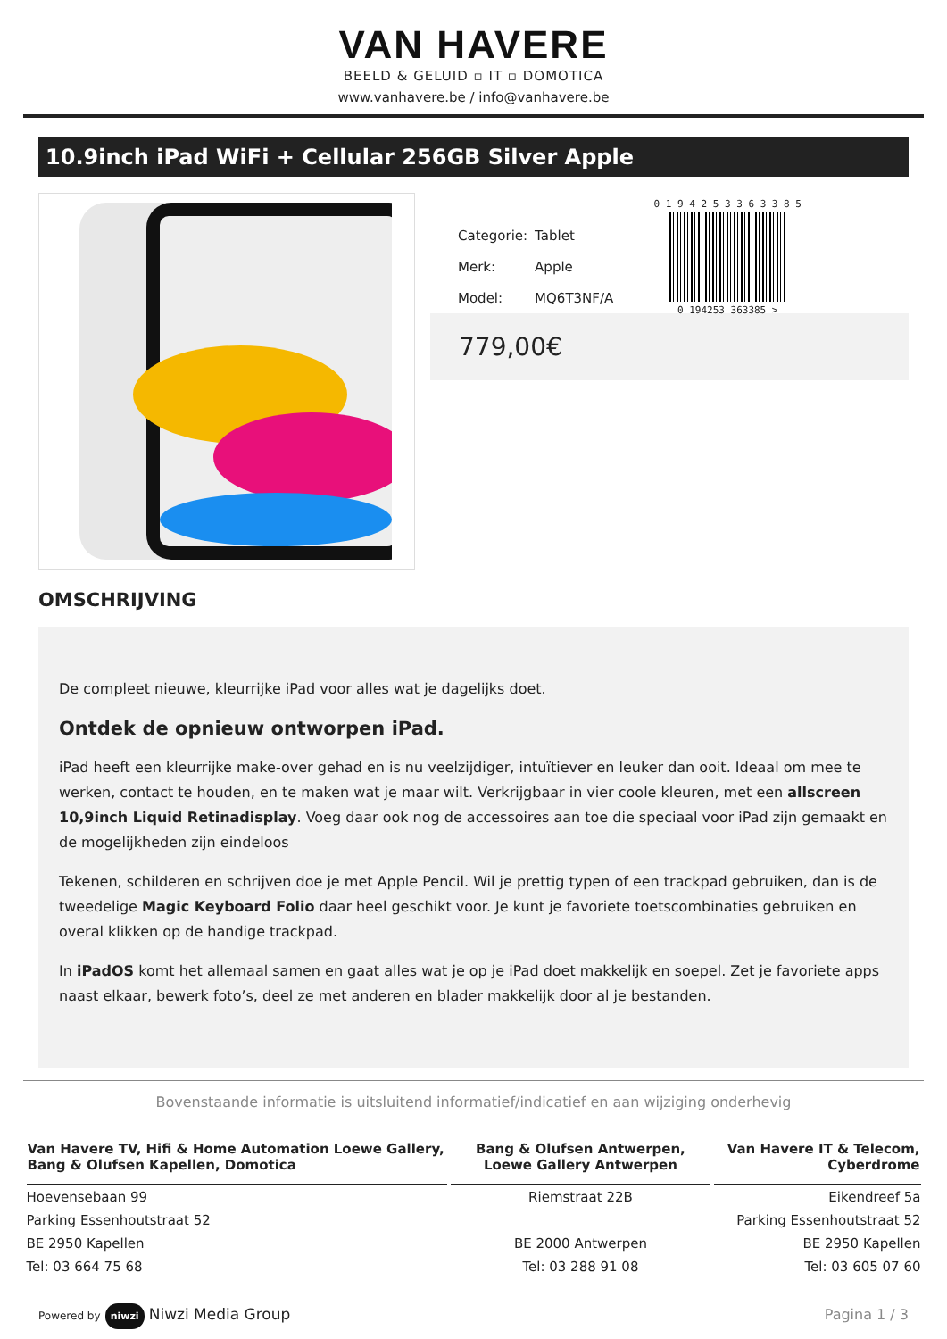VAN HAVERE
BEELD & GELUID ▫ IT ▫ DOMOTICA
www.vanhavere.be / info@vanhavere.be
10.9inch iPad WiFi + Cellular 256GB Silver Apple
| Categorie: | Tablet |
| Merk: | Apple |
| Model: | MQ6T3NF/A |
0 1 9 4 2 5 3 3 6 3 3 8 5
0 194253 363385 >
779,00€
OMSCHRIJVING
De compleet nieuwe, kleurrijke iPad voor alles wat je dagelijks doet.
Ontdek de opnieuw ontworpen iPad.
iPad heeft een kleurrijke make-over gehad en is nu veelzijdiger, intuïtiever en leuker dan ooit. Ideaal om mee te werken, contact te houden, en te maken wat je maar wilt. Verkrijgbaar in vier coole kleuren, met een allscreen 10,9inch Liquid Retinadisplay. Voeg daar ook nog de accessoires aan toe die speciaal voor iPad zijn gemaakt en de mogelijkheden zijn eindeloos
Tekenen, schilderen en schrijven doe je met Apple Pencil. Wil je prettig typen of een trackpad gebruiken, dan is de tweedelige Magic Keyboard Folio daar heel geschikt voor. Je kunt je favoriete toetscombinaties gebruiken en overal klikken op de handige trackpad.
In iPadOS komt het allemaal samen en gaat alles wat je op je iPad doet makkelijk en soepel. Zet je favoriete apps naast elkaar, bewerk foto’s, deel ze met anderen en blader makkelijk door al je bestanden.
Bovenstaande informatie is uitsluitend informatief/indicatief en aan wijziging onderhevig
| Van Havere TV, Hifi & Home Automation Loewe Gallery, Bang & Olufsen Kapellen, Domotica | Bang & Olufsen Antwerpen, Loewe Gallery Antwerpen | Van Havere IT & Telecom, Cyberdrome |
| --- | --- | --- |
| Hoevensebaan 99 | Riemstraat 22B | Eikendreef 5a |
| Parking Essenhoutstraat 52 | | Parking Essenhoutstraat 52 |
| BE 2950 Kapellen | BE 2000 Antwerpen | BE 2950 Kapellen |
| Tel: 03 664 75 68 | Tel: 03 288 91 08 | Tel: 03 605 07 60 |
Powered by niwzi Niwzi Media Group
Pagina 1 / 3